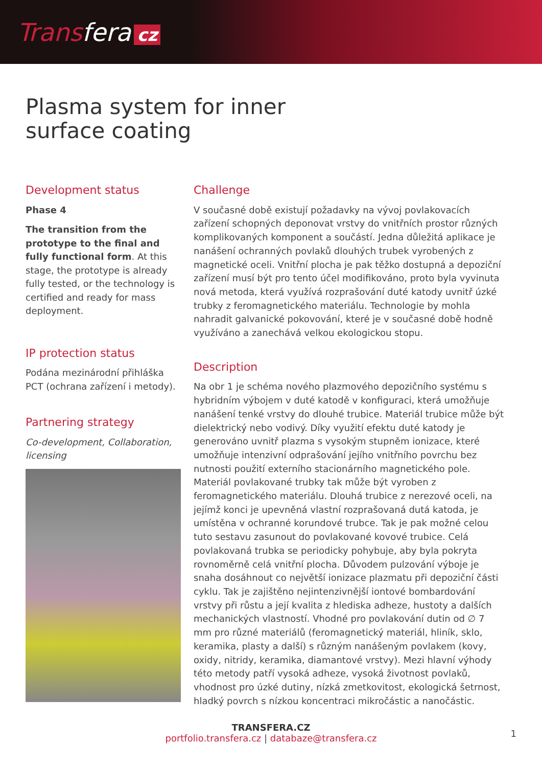Transfera cz
Plasma system for inner
surface coating
Development status
Phase 4
The transition from the prototype to the final and fully functional form. At this stage, the prototype is already fully tested, or the technology is certified and ready for mass deployment.
IP protection status
Podána mezinárodní přihláška PCT (ochrana zařízení i metody).
Partnering strategy
Co-development, Collaboration, licensing
Challenge
V současné době existují požadavky na vývoj povlakovacích zařízení schopných deponovat vrstvy do vnitřních prostor různých komplikovaných komponent a součástí. Jedna důležitá aplikace je nanášení ochranných povlaků dlouhých trubek vyrobených z magnetické oceli. Vnitřní plocha je pak těžko dostupná a depoziční zařízení musí být pro tento účel modifikováno, proto byla vyvinuta nová metoda, která využívá rozprašování duté katody uvnitř úzké trubky z feromagnetického materiálu. Technologie by mohla nahradit galvanické pokovování, které je v současné době hodně využíváno a zanechává velkou ekologickou stopu.
Description
Na obr 1 je schéma nového plazmového depozičního systému s hybridním výbojem v duté katodě v konfiguraci, která umožňuje nanášení tenké vrstvy do dlouhé trubice. Materiál trubice může být dielektrický nebo vodivý. Díky využití efektu duté katody je generováno uvnitř plazma s vysokým stupněm ionizace, které umožňuje intenzivní odprašování jejího vnitřního povrchu bez nutnosti použití externího stacionárního magnetického pole. Materiál povlakované trubky tak může být vyroben z feromagnetického materiálu. Dlouhá trubice z nerezové oceli, na jejímž konci je upevněná vlastní rozprašovaná dutá katoda, je umístěna v ochranné korundové trubce. Tak je pak možné celou tuto sestavu zasunout do povlakované kovové trubice. Celá povlakovaná trubka se periodicky pohybuje, aby byla pokryta rovnoměrně celá vnitřní plocha. Důvodem pulzování výboje je snaha dosáhnout co největší ionizace plazmatu při depoziční části cyklu. Tak je zajištěno nejintenzivnější iontové bombardování vrstvy při růstu a její kvalita z hlediska adheze, hustoty a dalších mechanických vlastností. Vhodné pro povlakování dutin od ∅ 7 mm pro různé materiálů (feromagnetický materiál, hliník, sklo, keramika, plasty a další) s různým nanášeným povlakem (kovy, oxidy, nitridy, keramika, diamantové vrstvy). Mezi hlavní výhody této metody patří vysoká adheze, vysoká životnost povlaků, vhodnost pro úzké dutiny, nízká zmetkovitost, ekologická šetrnost, hladký povrch s nízkou koncentraci mikročástic a nanočástic.
TRANSFERA.CZ
portfolio.transfera.cz | databaze@transfera.cz
1